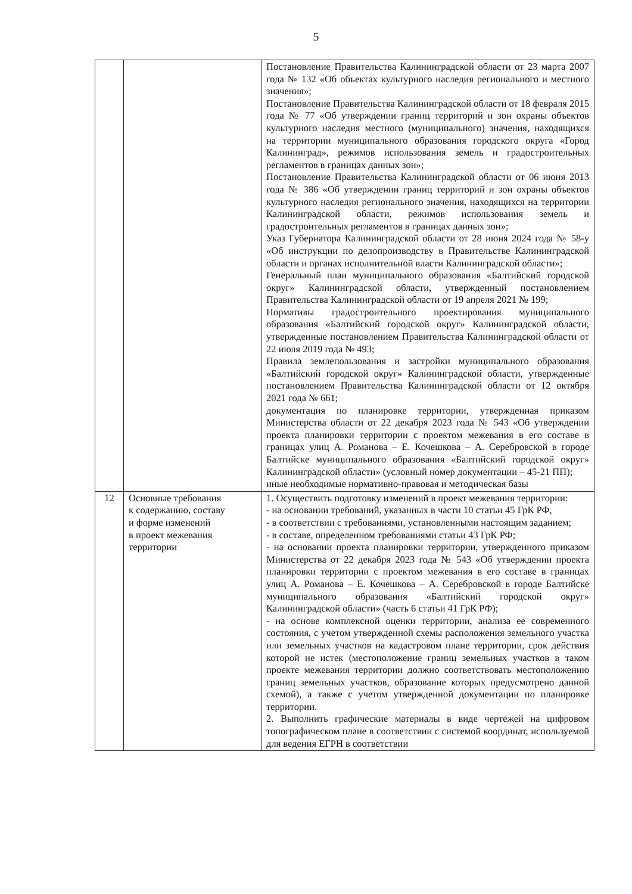5
| | | Постановление Правительства Калининградской области от 23 марта 2007 года № 132 «Об объектах культурного наследия регионального и местного значения»; Постановление Правительства Калининградской области от 18 февраля 2015 года № 77 «Об утверждении границ территорий и зон охраны объектов культурного наследия местного (муниципального) значения, находящихся на территории муниципального образования городского округа «Город Калининград», режимов использования земель и градостроительных регламентов в границах данных зон»; Постановление Правительства Калининградской области от 06 июня 2013 года № 386 «Об утверждении границ территорий и зон охраны объектов культурного наследия регионального значения, находящихся на территории Калининградской области, режимов использования земель и градостроительных регламентов в границах данных зон»; Указ Губернатора Калининградской области от 28 июня 2024 года № 58-у «Об инструкции по делопроизводству в Правительстве Калининградской области и органах исполнительной власти Калининградской области»; Генеральный план муниципального образования «Балтийский городской округ» Калининградской области, утвержденный постановлением Правительства Калининградской области от 19 апреля 2021 № 199; Нормативы градостроительного проектирования муниципального образования «Балтийский городской округ» Калининградской области, утвержденные постановлением Правительства Калининградской области от 22 июля 2019 года № 493; Правила землепользования и застройки муниципального образования «Балтийский городской округ» Калининградской области, утвержденные постановлением Правительства Калининградской области от 12 октября 2021 года № 661; документация по планировке территории, утвержденная приказом Министерства области от 22 декабря 2023 года № 543 «Об утверждении проекта планировки территории с проектом межевания в его составе в границах улиц А. Романова – Е. Кочешкова – А. Серебровской в городе Балтийске муниципального образования «Балтийский городской округ» Калининградской области» (условный номер документации – 45-21 ПП); иные необходимые нормативно-правовая и методическая базы |
| 12 | Основные требования к содержанию, составу и форме изменений в проект межевания территории | 1. Осуществить подготовку изменений в проект межевания территории: - на основании требований, указанных в части 10 статьи 45 ГрК РФ, - в соответствии с требованиями, установленными настоящим заданием; - в составе, определенном требованиями статьи 43 ГрК РФ; - на основании проекта планировки территории, утвержденного приказом Министерства от 22 декабря 2023 года № 543 «Об утверждении проекта планировки территории с проектом межевания в его составе в границах улиц А. Романова – Е. Кочешкова – А. Серебровской в городе Балтийске муниципального образования «Балтийский городской округ» Калининградской области» (часть 6 статьи 41 ГрК РФ); - на основе комплексной оценки территории, анализа ее современного состояния, с учетом утвержденной схемы расположения земельного участка или земельных участков на кадастровом плане территории, срок действия которой не истек (местоположение границ земельных участков в таком проекте межевания территории должно соответствовать местоположению границ земельных участков, образование которых предусмотрено данной схемой), а также с учетом утвержденной документации по планировке территории. 2. Выполнить графические материалы в виде чертежей на цифровом топографическом плане в соответствии с системой координат, используемой для ведения ЕГРН в соответствии |